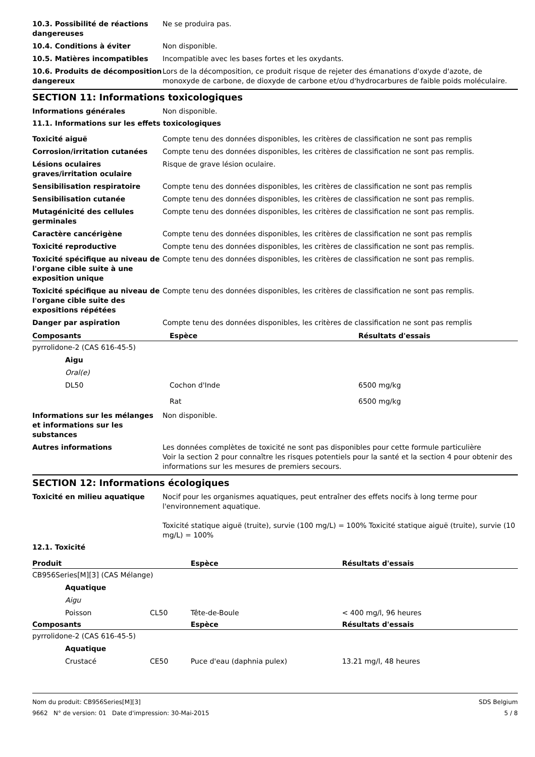10.3. Possibilité de réactions dangereuses
Ne se produira pas.
10.4. Conditions à éviter Non disponible.
10.5. Matières incompatibles Incompatible avec les bases fortes et les oxydants.
10.6. Produits de décomposition dangereux
Lors de la décomposition, ce produit risque de rejeter des émanations d'oxyde d'azote, de monoxyde de carbone, de dioxyde de carbone et/ou d'hydrocarbures de faible poids moléculaire.
SECTION 11: Informations toxicologiques
Informations générales Non disponible.
11.1. Informations sur les effets toxicologiques
Toxicité aiguë Compte tenu des données disponibles, les critères de classification ne sont pas remplis
Corrosion/irritation cutanées Compte tenu des données disponibles, les critères de classification ne sont pas remplis.
Lésions oculaires graves/irritation oculaire
Risque de grave lésion oculaire.
Sensibilisation respiratoire Compte tenu des données disponibles, les critères de classification ne sont pas remplis
Sensibilisation cutanée Compte tenu des données disponibles, les critères de classification ne sont pas remplis.
Mutagénicité des cellules germinales
Compte tenu des données disponibles, les critères de classification ne sont pas remplis.
Caractère cancérigène Compte tenu des données disponibles, les critères de classification ne sont pas remplis
Toxicité reproductive Compte tenu des données disponibles, les critères de classification ne sont pas remplis.
Toxicité spécifique au niveau de l'organe cible suite à une exposition unique
Compte tenu des données disponibles, les critères de classification ne sont pas remplis.
Toxicité spécifique au niveau de l'organe cible suite des expositions répétées
Compte tenu des données disponibles, les critères de classification ne sont pas remplis.
Danger par aspiration Compte tenu des données disponibles, les critères de classification ne sont pas remplis
| Composants | Espèce | Résultats d'essais |
| --- | --- | --- |
| pyrrolidone-2 (CAS 616-45-5) | | |
| Aigu | | |
| Oral(e) | | |
| DL50 | Cochon d'Inde | 6500 mg/kg |
| | Rat | 6500 mg/kg |
Informations sur les mélanges et informations sur les substances
Non disponible.
Autres informations Les données complètes de toxicité ne sont pas disponibles pour cette formule particulière
Voir la section 2 pour connaître les risques potentiels pour la santé et la section 4 pour obtenir des informations sur les mesures de premiers secours.
SECTION 12: Informations écologiques
Toxicité en milieu aquatique Nocif pour les organismes aquatiques, peut entraîner des effets nocifs à long terme pour l'environnement aquatique.
Toxicité statique aiguë (truite), survie (100 mg/L) = 100% Toxicité statique aiguë (truite), survie (10 mg/L) = 100%
12.1. Toxicité
| Produit | | Espèce | Résultats d'essais |
| --- | --- | --- | --- |
| CB956Series[M][3] (CAS Mélange) | | | |
| Aquatique | | | |
| Aigu | | | |
| Poisson | CL50 | Tête-de-Boule | < 400 mg/l, 96 heures |
| Composants | | Espèce | Résultats d'essais |
| pyrrolidone-2 (CAS 616-45-5) | | | |
| Aquatique | | | |
| Crustacé | CE50 | Puce d'eau (daphnia pulex) | 13.21 mg/l, 48 heures |
Nom du produit: CB956Series[M][3] SDS Belgium
9662 N° de version: 01 Date d'impression: 30-Mai-2015 5 / 8